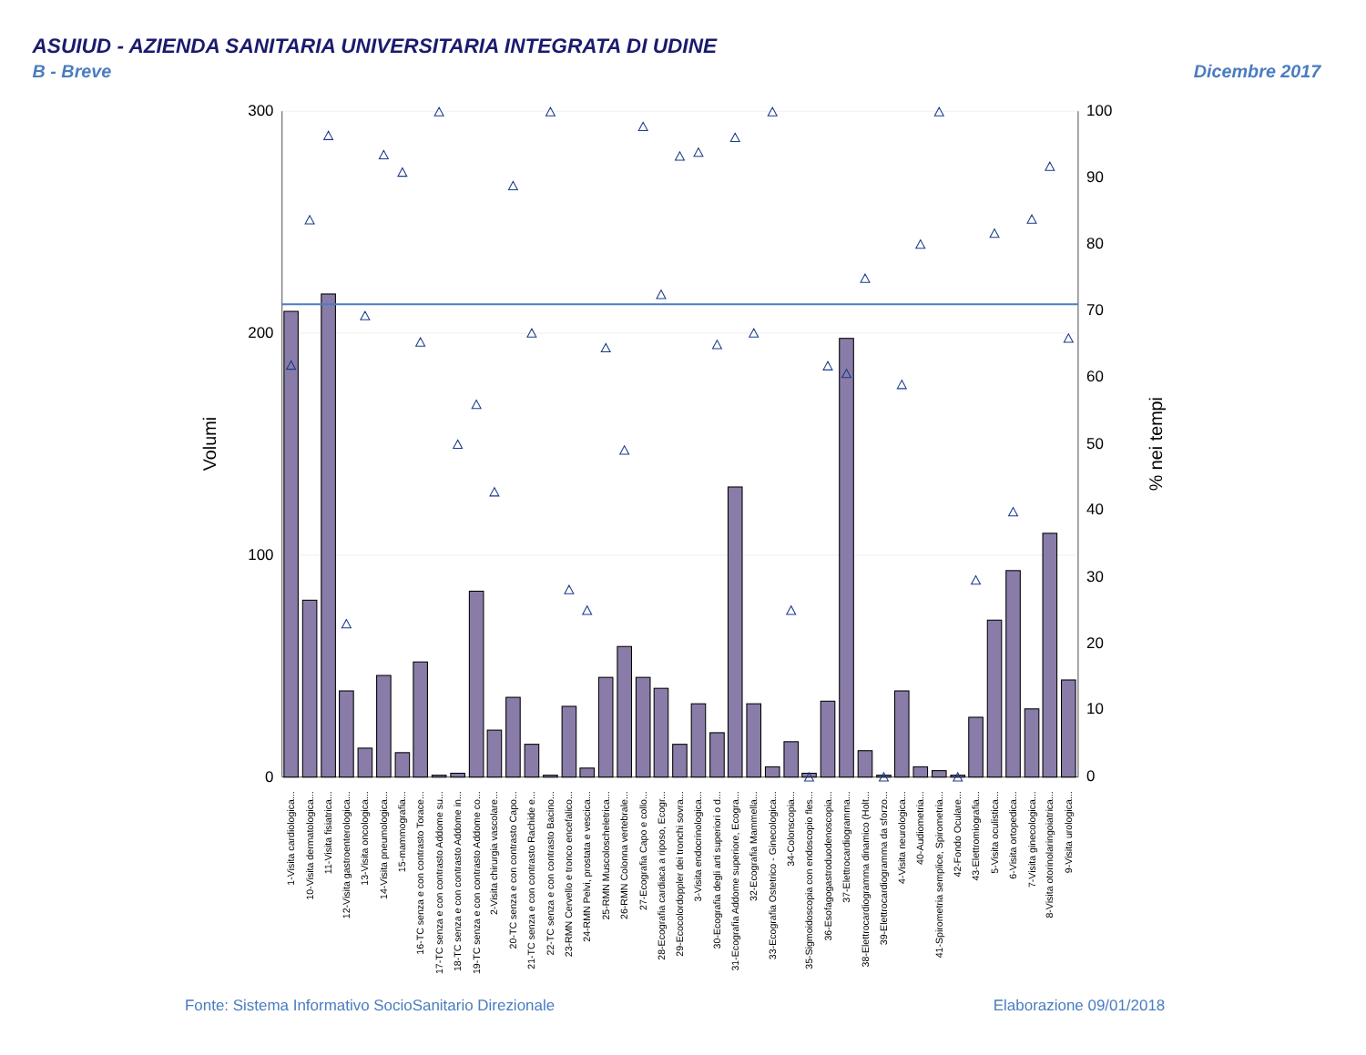ASUIUD - AZIENDA SANITARIA UNIVERSITARIA INTEGRATA DI UDINE
B - Breve
Dicembre 2017
300
200
100
0
100
90
80
70
60
50
40
30
20
10
0
Volumi
% nei tempi
1-Visita cardiologica...
10-Visita dermatologica...
11-Visita fisiatrica...
12-Visita gastroenterologica...
13-Visita oncologica...
14-Visita pneumologica...
15-mammografia...
16-TC senza e con contrasto Torace...
17-TC senza e con contrasto Addome su...
18-TC senza e con contrasto Addome in...
19-TC senza e con contrasto Addome co...
2-Visita chirurgia vascolare...
20-TC senza e con contrasto Capo...
21-TC senza e con contrasto Rachide e...
22-TC senza e con contrasto Bacino...
23-RMN Cervello e tronco encefalico...
24-RMN Pelvi, prostata e vescica...
25-RMN Muscoloscheletrica...
26-RMN Colonna vertebrale...
27-Ecografia Capo e collo...
28-Ecografia cardiaca a riposo, Ecogr...
29-Ecocolordoppler dei tronchi sovra...
3-Visita endocrinologica...
30-Ecografia degli arti superiori o d...
31-Ecografia Addome superiore, Ecogra...
32-Ecografia Mammella...
33-Ecografia Ostetrico - Ginecologica...
34-Colonscopia...
35-Sigmoidoscopia con endoscopio fles...
36-Esofagogastroduodenoscopia...
37-Elettrocardiogramma...
38-Elettrocardiogramma dinamico (Holt...
39-Elettrocardiogramma da sforzo...
4-Visita neurologica...
40-Audiometria...
41-Spirometria semplice, Spirometria...
42-Fondo Oculare...
43-Elettromiografia...
5-Visita oculistica...
6-Visita ortopedica...
7-Visita ginecologica...
8-Visita otorinolaringoiatrica...
9-Visita urologica...
Fonte: Sistema Informativo SocioSanitario Direzionale
Elaborazione 09/01/2018